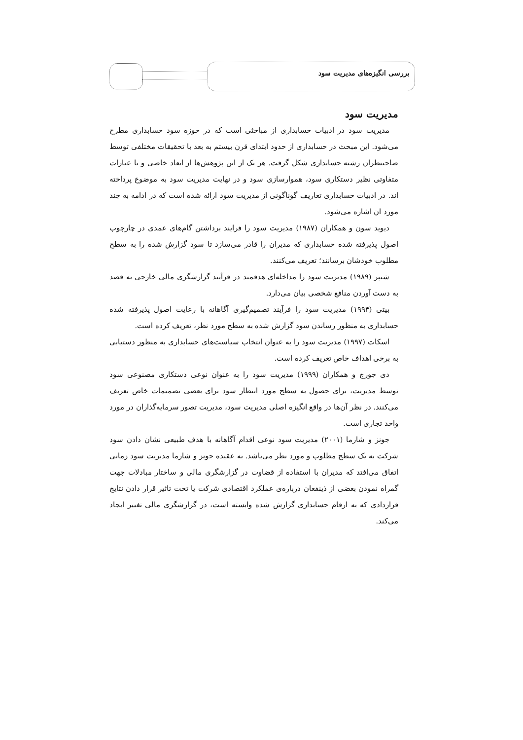بررسی انگیزه‌های مدیریت سود
مدیریت سود
مدیریت سود در ادبیات حسابداری از مباحثی است که در حوزه سود حسابداری مطرح می‌شود. این مبحث در حسابداری از حدود ابتدای قرن بیستم به بعد با تحقیقات مختلفی توسط صاحبنظران رشته حسابداری شکل گرفت. هر یک از این پژوهش‌ها از ابعاد خاصی و با عبارات متفاوتی نظیر دستکاری سود، هموارسازی سود و در نهایت مدیریت سود به موضوع پرداخته اند. در ادبیات حسابداری تعاریف گوناگونی از مدیریت سود ارائه شده است که در ادامه به چند مورد ان اشاره می‌شود.
دیوید سون و همکاران (۱۹۸۷) مدیریت سود را فرایند برداشتن گام‌های عمدی در چارچوب اصول پذیرفته شده حسابداری که مدیران را قادر می‌سازد تا سود گزارش شده را به سطح مطلوب خودشان برسانند؛ تعریف می‌کنند.
شیپر (۱۹۸۹) مدیریت سود را مداخله‌ای هدفمند در فرآیند گزارشگری مالی خارجی به قصد به دست آوردن منافع شخصی بیان می‌دارد.
بیتی (۱۹۹۴) مدیریت سود را فرآیند تصمیم‌گیری آگاهانه با رعایت اصول پذیرفته شده حسابداری به منظور رساندن سود گزارش شده به سطح مورد نظر، تعریف کرده است.
اسکات (۱۹۹۷) مدیریت سود را به عنوان انتخاب سیاست‌های حسابداری به منظور دستیابی به برخی اهداف خاص تعریف کرده است.
دی جورج و همکاران (۱۹۹۹) مدیریت سود را به عنوان نوعی دستکاری مصنوعی سود توسط مدیریت، برای حصول به سطح مورد انتظار سود برای بعضی تصمیمات خاص تعریف می‌کنند. در نظر آن‌ها در واقع انگیزه اصلی مدیریت سود، مدیریت تصور سرمایه‌گذاران در مورد واحد تجاری است.
جونز و شارما (۲۰۰۱) مدیریت سود نوعی اقدام آگاهانه با هدف طبیعی نشان دادن سود شرکت به یک سطح مطلوب و مورد نظر می‌باشد. به عقیده جونز و شارما مدیریت سود زمانی اتفاق می‌افتد که مدیران با استفاده از قضاوت در گزارشگری مالی و ساختار مبادلات جهت گمراه نمودن بعضی از ذینفعان درباره‌ی عملکرد اقتصادی شرکت یا تحت تاثیر قرار دادن نتایج قراردادی که به ارقام حسابداری گزارش شده وابسته است، در گزارشگری مالی تغییر ایجاد می‌کند.